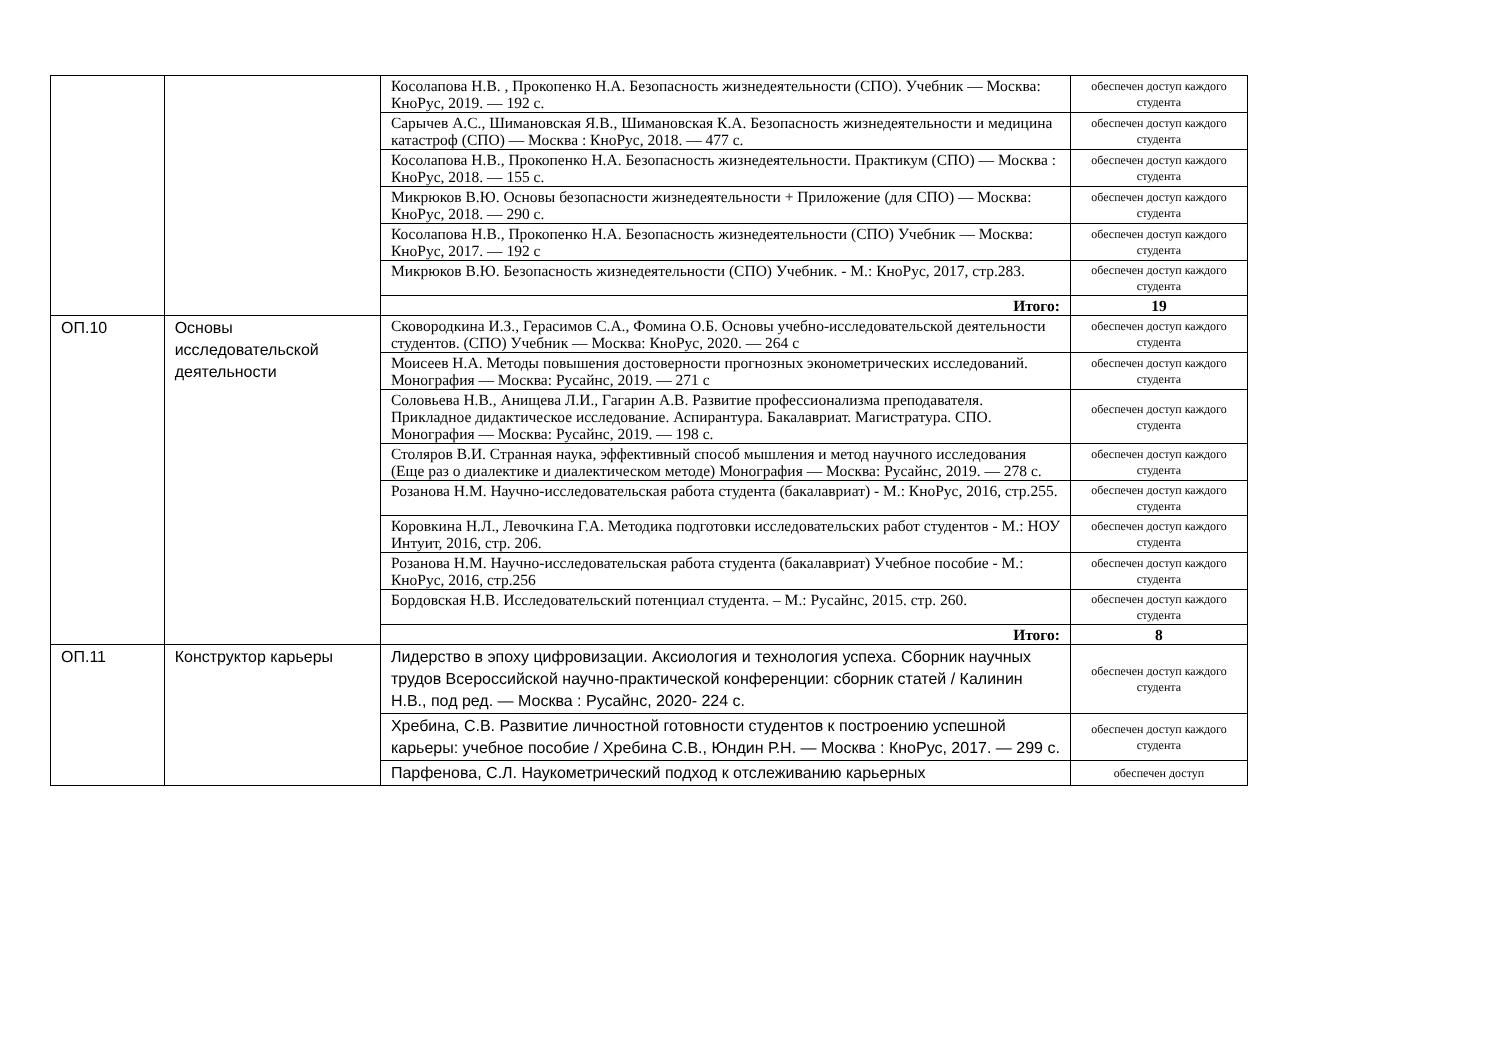| | | Косолапова Н.В. , Прокопенко Н.А. Безопасность жизнедеятельности (СПО). Учебник — Москва: КноРус, 2019. — 192 с. | обеспечен доступ каждого студента |
| | | Сарычев А.С., Шимановская Я.В., Шимановская К.А. Безопасность жизнедеятельности и медицина катастроф (СПО) — Москва : КноРус, 2018. — 477 с. | обеспечен доступ каждого студента |
| | | Косолапова Н.В., Прокопенко Н.А. Безопасность жизнедеятельности. Практикум (СПО) — Москва : КноРус, 2018. — 155 с. | обеспечен доступ каждого студента |
| | | Микрюков В.Ю. Основы безопасности жизнедеятельности + Приложение (для СПО) — Москва: КноРус, 2018. — 290 с. | обеспечен доступ каждого студента |
| | | Косолапова Н.В., Прокопенко Н.А. Безопасность жизнедеятельности (СПО) Учебник — Москва: КноРус, 2017. — 192 с | обеспечен доступ каждого студента |
| | | Микрюков В.Ю. Безопасность жизнедеятельности (СПО) Учебник. - М.: КноРус, 2017, стр.283. | обеспечен доступ каждого студента |
| | | Итого: | 19 |
| ОП.10 | Основы исследовательской деятельности | Сковородкина И.З., Герасимов С.А., Фомина О.Б. Основы учебно-исследовательской деятельности студентов. (СПО) Учебник — Москва: КноРус, 2020. — 264 с | обеспечен доступ каждого студента |
| | | Моисеев Н.А. Методы повышения достоверности прогнозных эконометрических исследований. Монография — Москва: Русайнс, 2019. — 271 с | обеспечен доступ каждого студента |
| | | Соловьева Н.В., Анищева Л.И., Гагарин А.В. Развитие профессионализма преподавателя. Прикладное дидактическое исследование. Аспирантура. Бакалавриат. Магистратура. СПО. Монография — Москва: Русайнс, 2019. — 198 с. | обеспечен доступ каждого студента |
| | | Столяров В.И. Странная наука, эффективный способ мышления и метод научного исследования (Еще раз о диалектике и диалектическом методе) Монография — Москва: Русайнс, 2019. — 278 с. | обеспечен доступ каждого студента |
| | | Розанова Н.М. Научно-исследовательская работа студента (бакалавриат) - М.: КноРус, 2016, стр.255. | обеспечен доступ каждого студента |
| | | Коровкина Н.Л., Левочкина Г.А. Методика подготовки исследовательских работ студентов - М.: НОУ Интуит, 2016, стр. 206. | обеспечен доступ каждого студента |
| | | Розанова Н.М. Научно-исследовательская работа студента (бакалавриат) Учебное пособие - М.: КноРус, 2016, стр.256 | обеспечен доступ каждого студента |
| | | Бордовская Н.В. Исследовательский потенциал студента. – М.: Русайнс, 2015. стр. 260. | обеспечен доступ каждого студента |
| | | Итого: | 8 |
| ОП.11 | Конструктор карьеры | Лидерство в эпоху цифровизации. Аксиология и технология успеха. Сборник научных трудов Всероссийской научно-практической конференции: сборник статей / Калинин Н.В., под ред. — Москва : Русайнс, 2020- 224 с. | обеспечен доступ каждого студента |
| | | Хребина, С.В. Развитие личностной готовности студентов к построению успешной карьеры: учебное пособие / Хребина С.В., Юндин Р.Н. — Москва : КноРус, 2017. — 299 с. | обеспечен доступ каждого студента |
| | | Парфенова, С.Л. Наукометрический подход к отслеживанию карьерных | обеспечен доступ |